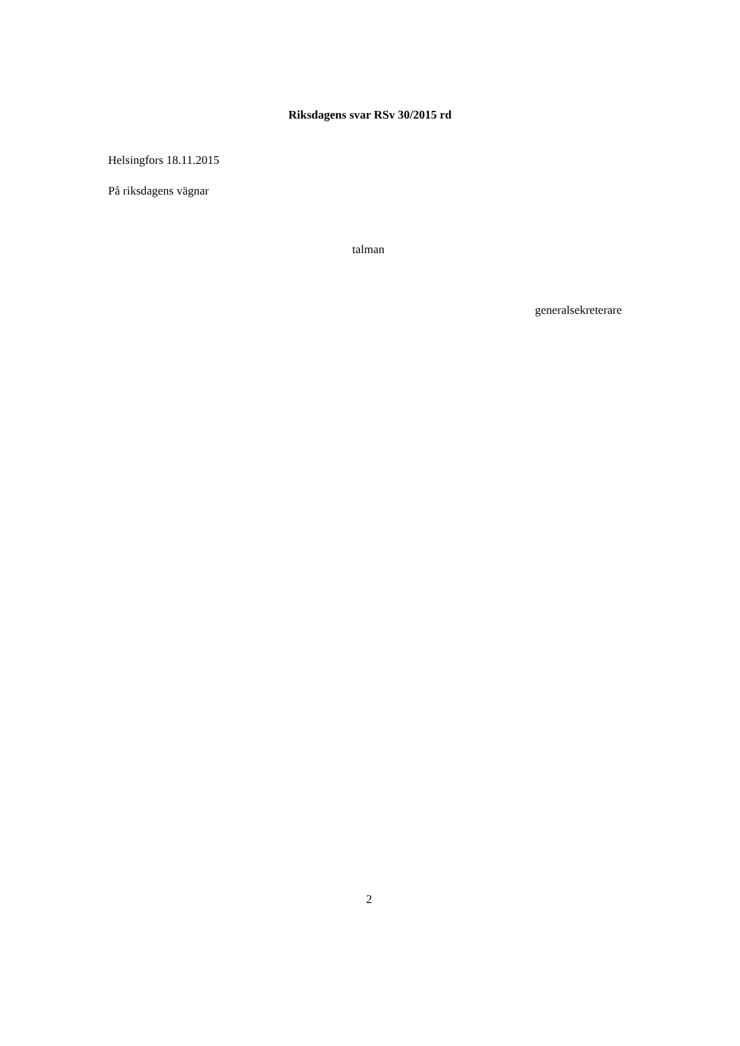Riksdagens svar RSv 30/2015 rd
Helsingfors 18.11.2015
På riksdagens vägnar
talman
generalsekreterare
2